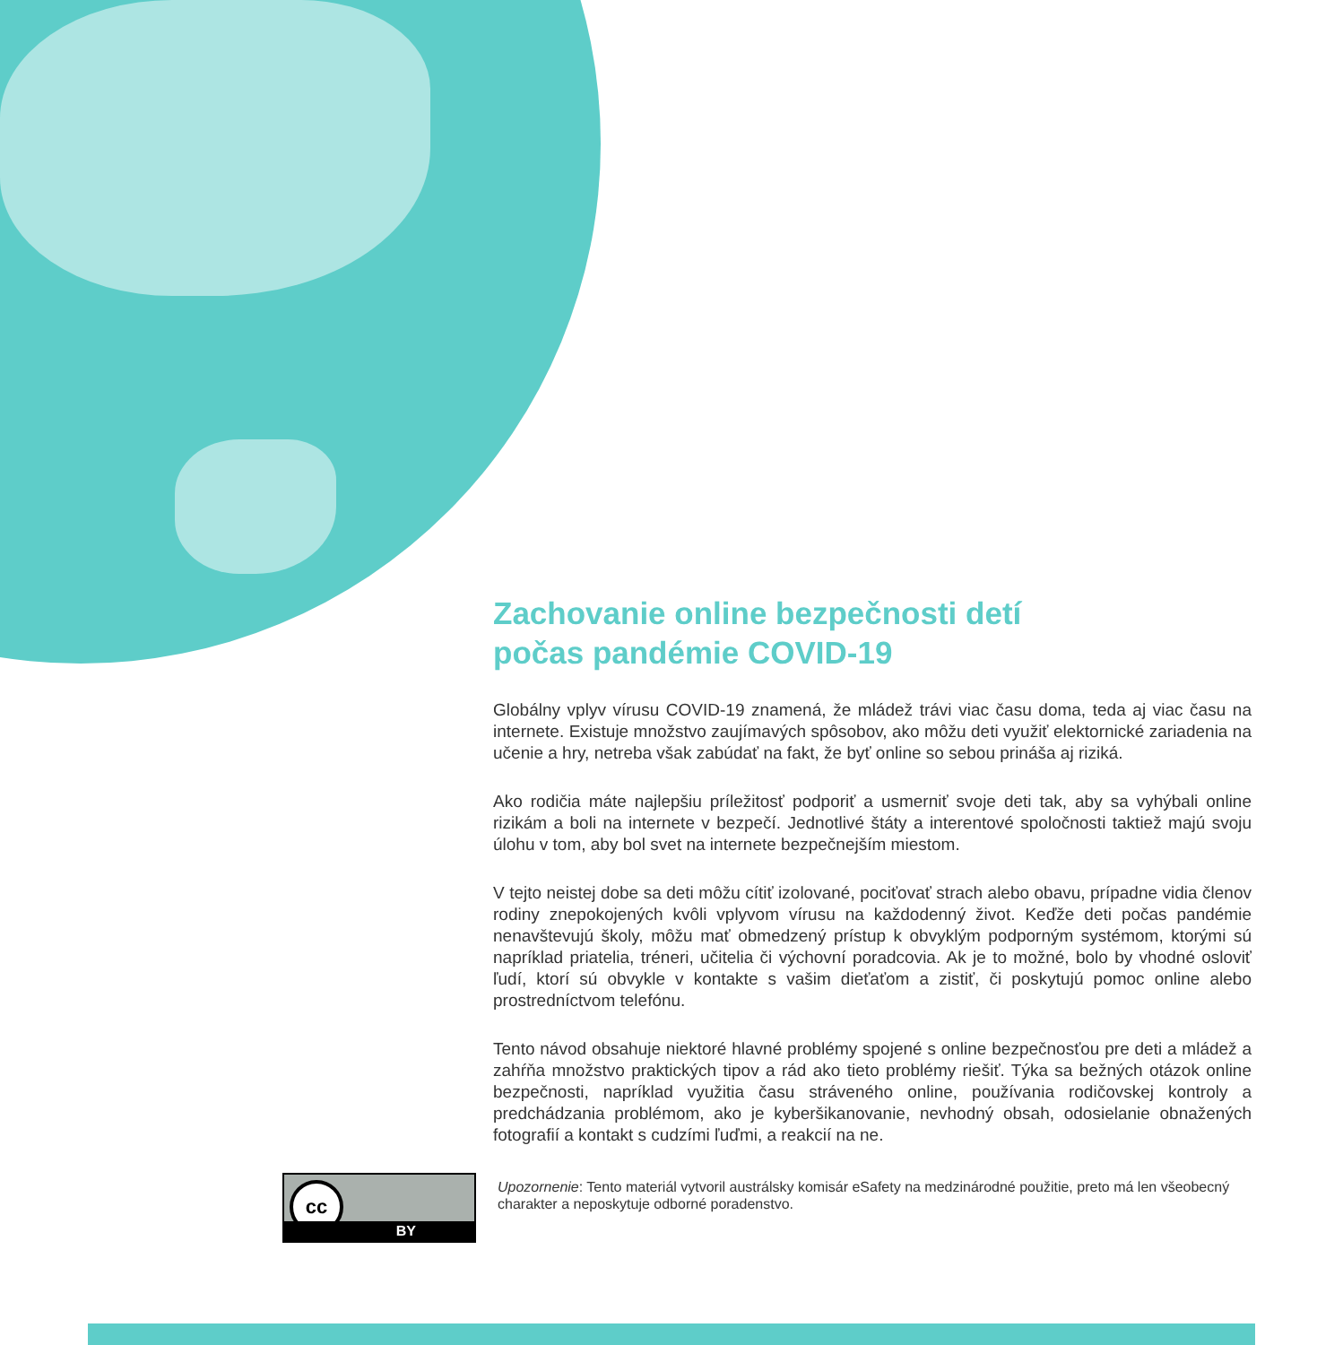Zachovanie online bezpečnosti detí
počas pandémie COVID-19
Globálny vplyv vírusu COVID-19 znamená, že mládež trávi viac času doma, teda aj viac času na internete. Existuje množstvo zaujímavých spôsobov, ako môžu deti využiť elektornické zariadenia na učenie a hry, netreba však zabúdať na fakt, že byť online so sebou prináša aj riziká.
Ako rodičia máte najlepšiu príležitosť podporiť a usmerniť svoje deti tak, aby sa vyhýbali online rizikám a boli na internete v bezpečí. Jednotlivé štáty a interentové spoločnosti taktiež majú svoju úlohu v tom, aby bol svet na internete bezpečnejším miestom.
V tejto neistej dobe sa deti môžu cítiť izolované, pociťovať strach alebo obavu, prípadne vidia členov rodiny znepokojených kvôli vplyvom vírusu na každodenný život. Keďže deti počas pandémie nenavštevujú školy, môžu mať obmedzený prístup k obvyklým podporným systémom, ktorými sú napríklad priatelia, tréneri, učitelia či výchovní poradcovia. Ak je to možné, bolo by vhodné osloviť ľudí, ktorí sú obvykle v kontakte s vašim dieťaťom a zistiť, či poskytujú pomoc online alebo prostredníctvom telefónu.
Tento návod obsahuje niektoré hlavné problémy spojené s online bezpečnosťou pre deti a mládež a zahŕňa množstvo praktických tipov a rád ako tieto problémy riešiť. Týka sa bežných otázok online bezpečnosti, napríklad využitia času stráveného online, používania rodičovskej kontroly a predchádzania problémom, ako je kyberšikanovanie, nevhodný obsah, odosielanie obnažených fotografií a kontakt s cudzími ľuďmi, a reakcií na ne.
cc
BY
Upozornenie: Tento materiál vytvoril austrálsky komisár eSafety na medzinárodné použitie, preto má len všeobecný charakter a neposkytuje odborné poradenstvo.